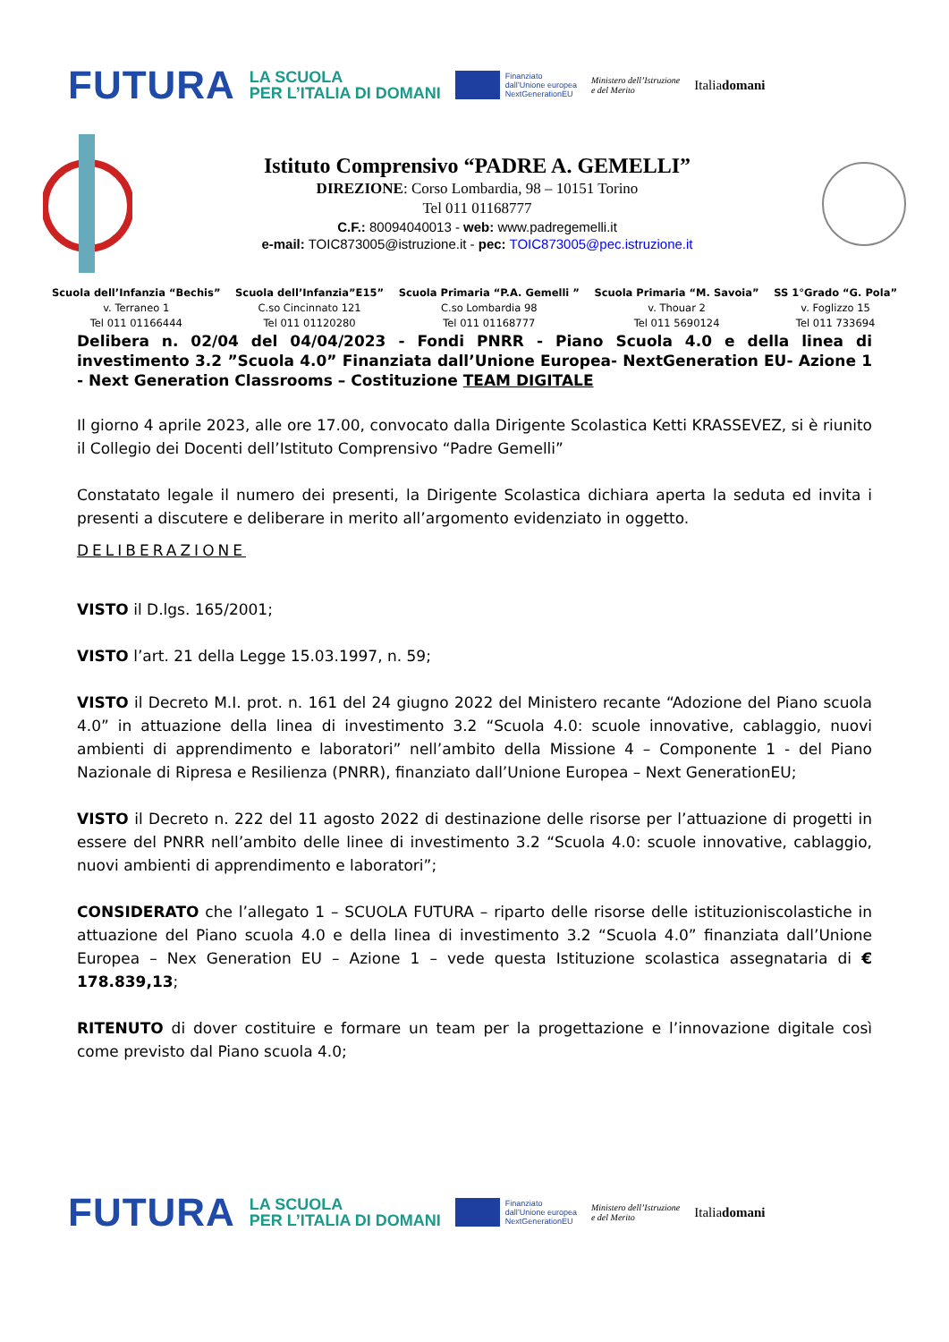FUTURA LA SCUOLA
PER L’ITALIA DI DOMANI Finanziato
dall’Unione europea
NextGenerationEU Ministero dell’Istruzione
e del Merito Italiadomani
Istituto Comprensivo “PADRE A. GEMELLI”
DIREZIONE: Corso Lombardia, 98 – 10151 Torino
Tel 011 01168777
C.F.: 80094040013 - web: www.padregemelli.it
e-mail: TOIC873005@istruzione.it - pec: TOIC873005@pec.istruzione.it
Scuola dell’Infanzia “Bechis”
v. Terraneo 1
Tel 011 01166444
Scuola dell’Infanzia”E15”
C.so Cincinnato 121
Tel 011 01120280
Scuola Primaria “P.A. Gemelli ”
C.so Lombardia 98
Tel 011 01168777
Scuola Primaria “M. Savoia”
v. Thouar 2
Tel 011 5690124
SS 1°Grado “G. Pola”
v. Foglizzo 15
Tel 011 733694
Delibera n. 02/04 del 04/04/2023 - Fondi PNRR - Piano Scuola 4.0 e della linea di investimento 3.2 ”Scuola 4.0” Finanziata dall’Unione Europea- NextGeneration EU- Azione 1 - Next Generation Classrooms – Costituzione TEAM DIGITALE
Il giorno 4 aprile 2023, alle ore 17.00, convocato dalla Dirigente Scolastica Ketti KRASSEVEZ, si è riunito il Collegio dei Docenti dell’Istituto Comprensivo “Padre Gemelli”
Constatato legale il numero dei presenti, la Dirigente Scolastica dichiara aperta la seduta ed invita i presenti a discutere e deliberare in merito all’argomento evidenziato in oggetto.
DELIBERAZIONE
VISTO il D.lgs. 165/2001;
VISTO l’art. 21 della Legge 15.03.1997, n. 59;
VISTO il Decreto M.I. prot. n. 161 del 24 giugno 2022 del Ministero recante “Adozione del Piano scuola 4.0” in attuazione della linea di investimento 3.2 “Scuola 4.0: scuole innovative, cablaggio, nuovi ambienti di apprendimento e laboratori” nell’ambito della Missione 4 – Componente 1 - del Piano Nazionale di Ripresa e Resilienza (PNRR), finanziato dall’Unione Europea – Next GenerationEU;
VISTO il Decreto n. 222 del 11 agosto 2022 di destinazione delle risorse per l’attuazione di progetti in essere del PNRR nell’ambito delle linee di investimento 3.2 “Scuola 4.0: scuole innovative, cablaggio, nuovi ambienti di apprendimento e laboratori”;
CONSIDERATO che l’allegato 1 – SCUOLA FUTURA – riparto delle risorse delle istituzioniscolastiche in attuazione del Piano scuola 4.0 e della linea di investimento 3.2 “Scuola 4.0” finanziata dall’Unione Europea – Nex Generation EU – Azione 1 – vede questa Istituzione scolastica assegnataria di € 178.839,13;
RITENUTO di dover costituire e formare un team per la progettazione e l’innovazione digitale così come previsto dal Piano scuola 4.0;
FUTURA LA SCUOLA
PER L’ITALIA DI DOMANI Finanziato
dall’Unione europea
NextGenerationEU Ministero dell’Istruzione
e del Merito Italiadomani